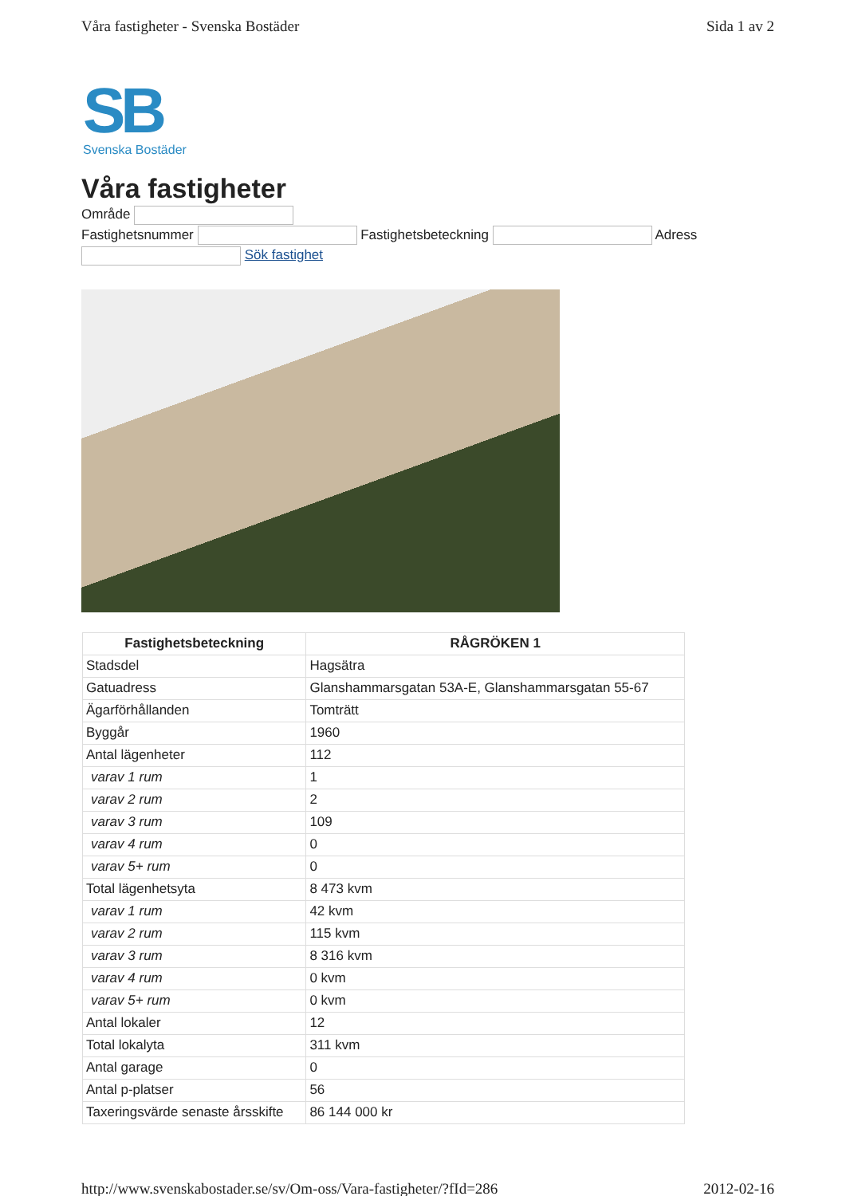Våra fastigheter - Svenska Bostäder Sida 1 av 2
SB
Svenska Bostäder
Våra fastigheter
Område
Fastighetsnummer Fastighetsbeteckning Adress
Sök fastighet
| Fastighetsbeteckning | RÅGRÖKEN 1 |
| --- | --- |
| Stadsdel | Hagsätra |
| Gatuadress | Glanshammarsgatan 53A-E, Glanshammarsgatan 55-67 |
| Ägarförhållanden | Tomträtt |
| Byggår | 1960 |
| Antal lägenheter | 112 |
| varav 1 rum | 1 |
| varav 2 rum | 2 |
| varav 3 rum | 109 |
| varav 4 rum | 0 |
| varav 5+ rum | 0 |
| Total lägenhetsyta | 8 473 kvm |
| varav 1 rum | 42 kvm |
| varav 2 rum | 115 kvm |
| varav 3 rum | 8 316 kvm |
| varav 4 rum | 0 kvm |
| varav 5+ rum | 0 kvm |
| Antal lokaler | 12 |
| Total lokalyta | 311 kvm |
| Antal garage | 0 |
| Antal p-platser | 56 |
| Taxeringsvärde senaste årsskifte | 86 144 000 kr |
http://www.svenskabostader.se/sv/Om-oss/Vara-fastigheter/?fId=286 2012-02-16